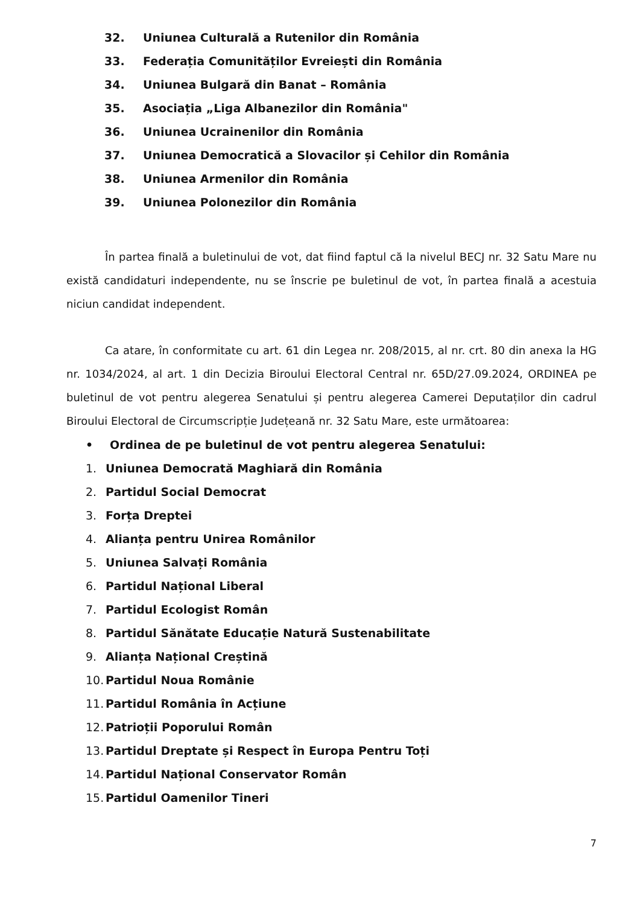32. Uniunea Culturală a Rutenilor din România
33. Federația Comunităților Evreiești din România
34. Uniunea Bulgară din Banat – România
35. Asociația „Liga Albanezilor din România"
36. Uniunea Ucrainenilor din România
37. Uniunea Democratică a Slovacilor și Cehilor din România
38. Uniunea Armenilor din România
39. Uniunea Polonezilor din România
În partea finală a buletinului de vot, dat fiind faptul că la nivelul BECJ nr. 32 Satu Mare nu există candidaturi independente, nu se înscrie pe buletinul de vot, în partea finală a acestuia niciun candidat independent.
Ca atare, în conformitate cu art. 61 din Legea nr. 208/2015, al nr. crt. 80 din anexa la HG nr. 1034/2024, al art. 1 din Decizia Biroului Electoral Central nr. 65D/27.09.2024, ORDINEA pe buletinul de vot pentru alegerea Senatului și pentru alegerea Camerei Deputaților din cadrul Biroului Electoral de Circumscripție Județeană nr. 32 Satu Mare, este următoarea:
• Ordinea de pe buletinul de vot pentru alegerea Senatului:
1. Uniunea Democrată Maghiară din România
2. Partidul Social Democrat
3. Forța Dreptei
4. Alianța pentru Unirea Românilor
5. Uniunea Salvați România
6. Partidul Național Liberal
7. Partidul Ecologist Român
8. Partidul Sănătate Educație Natură Sustenabilitate
9. Alianța Național Creștină
10. Partidul Noua Românie
11. Partidul România în Acțiune
12. Patrioții Poporului Român
13. Partidul Dreptate și Respect în Europa Pentru Toți
14. Partidul Național Conservator Român
15. Partidul Oamenilor Tineri
7